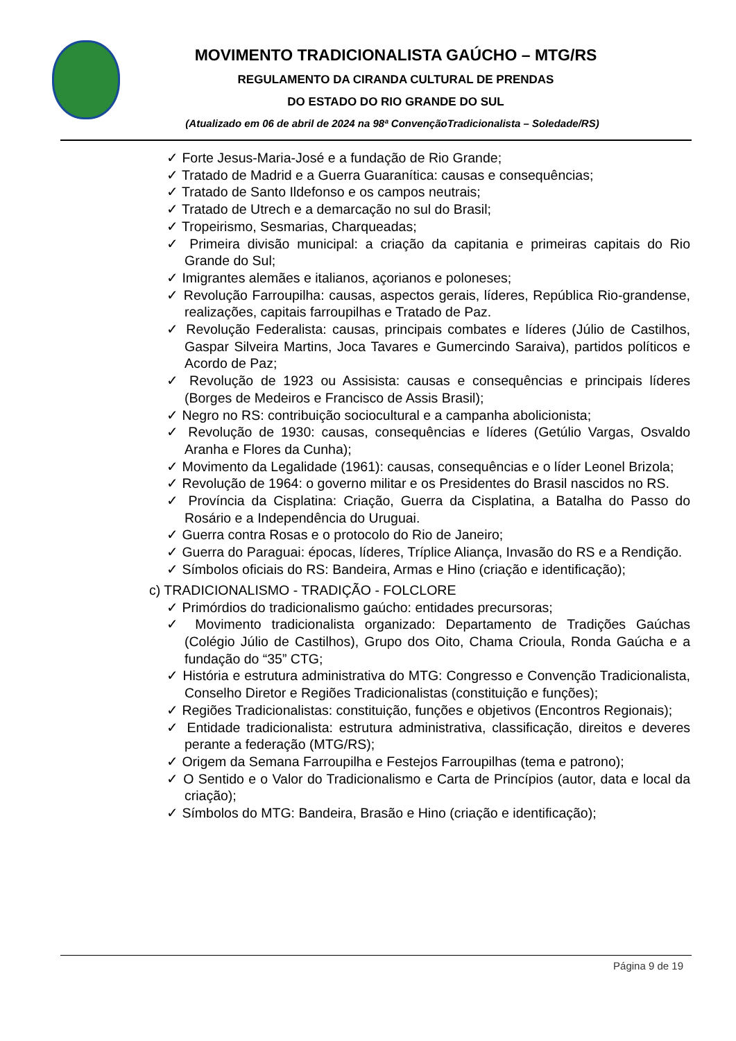MOVIMENTO TRADICIONALISTA GAÚCHO – MTG/RS
REGULAMENTO DA CIRANDA CULTURAL DE PRENDAS
DO ESTADO DO RIO GRANDE DO SUL
(Atualizado em 06 de abril de 2024 na 98ª ConvençãoTradicionalista – Soledade/RS)
✓ Forte Jesus-Maria-José e a fundação de Rio Grande;
✓ Tratado de Madrid e a Guerra Guaranítica: causas e consequências;
✓ Tratado de Santo Ildefonso e os campos neutrais;
✓ Tratado de Utrech e a demarcação no sul do Brasil;
✓ Tropeirismo, Sesmarias, Charqueadas;
✓ Primeira divisão municipal: a criação da capitania e primeiras capitais do Rio Grande do Sul;
✓ Imigrantes alemães e italianos, açorianos e poloneses;
✓ Revolução Farroupilha: causas, aspectos gerais, líderes, República Rio-grandense, realizações, capitais farroupilhas e Tratado de Paz.
✓ Revolução Federalista: causas, principais combates e líderes (Júlio de Castilhos, Gaspar Silveira Martins, Joca Tavares e Gumercindo Saraiva), partidos políticos e Acordo de Paz;
✓ Revolução de 1923 ou Assisista: causas e consequências e principais líderes (Borges de Medeiros e Francisco de Assis Brasil);
✓ Negro no RS: contribuição sociocultural e a campanha abolicionista;
✓ Revolução de 1930: causas, consequências e líderes (Getúlio Vargas, Osvaldo Aranha e Flores da Cunha);
✓ Movimento da Legalidade (1961): causas, consequências e o líder Leonel Brizola;
✓ Revolução de 1964: o governo militar e os Presidentes do Brasil nascidos no RS.
✓ Província da Cisplatina: Criação, Guerra da Cisplatina, a Batalha do Passo do Rosário e a Independência do Uruguai.
✓ Guerra contra Rosas e o protocolo do Rio de Janeiro;
✓ Guerra do Paraguai: épocas, líderes, Tríplice Aliança, Invasão do RS e a Rendição.
✓ Símbolos oficiais do RS: Bandeira, Armas e Hino (criação e identificação);
c) TRADICIONALISMO - TRADIÇÃO - FOLCLORE
✓ Primórdios do tradicionalismo gaúcho: entidades precursoras;
✓ Movimento tradicionalista organizado: Departamento de Tradições Gaúchas (Colégio Júlio de Castilhos), Grupo dos Oito, Chama Crioula, Ronda Gaúcha e a fundação do “35” CTG;
✓ História e estrutura administrativa do MTG: Congresso e Convenção Tradicionalista, Conselho Diretor e Regiões Tradicionalistas (constituição e funções);
✓ Regiões Tradicionalistas: constituição, funções e objetivos (Encontros Regionais);
✓ Entidade tradicionalista: estrutura administrativa, classificação, direitos e deveres perante a federação (MTG/RS);
✓ Origem da Semana Farroupilha e Festejos Farroupilhas (tema e patrono);
✓ O Sentido e o Valor do Tradicionalismo e Carta de Princípios (autor, data e local da criação);
✓ Símbolos do MTG: Bandeira, Brasão e Hino (criação e identificação);
Página 9 de 19